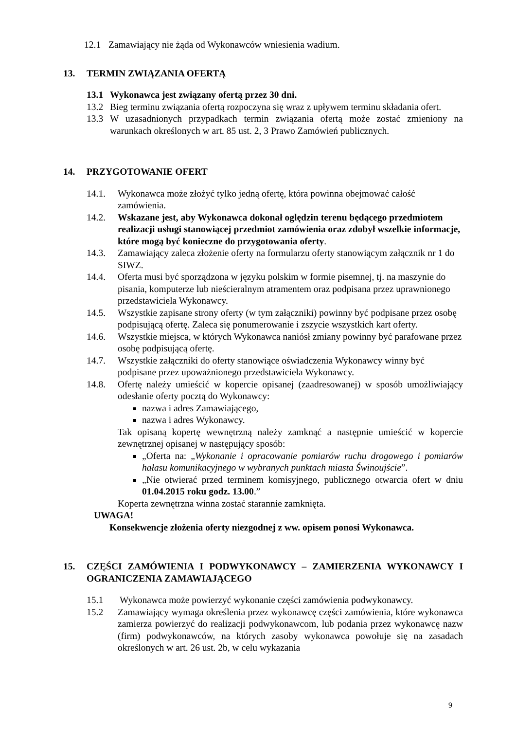12.1 Zamawiający nie żąda od Wykonawców wniesienia wadium.
13. TERMIN ZWIĄZANIA OFERTĄ
13.1 Wykonawca jest związany ofertą przez 30 dni.
13.2 Bieg terminu związania ofertą rozpoczyna się wraz z upływem terminu składania ofert.
13.3 W uzasadnionych przypadkach termin związania ofertą może zostać zmieniony na warunkach określonych w art. 85 ust. 2, 3 Prawo Zamówień publicznych.
14. PRZYGOTOWANIE OFERT
14.1. Wykonawca może złożyć tylko jedną ofertę, która powinna obejmować całość zamówienia.
14.2. Wskazane jest, aby Wykonawca dokonał oględzin terenu będącego przedmiotem realizacji usługi stanowiącej przedmiot zamówienia oraz zdobył wszelkie informacje, które mogą być konieczne do przygotowania oferty.
14.3. Zamawiający zaleca złożenie oferty na formularzu oferty stanowiącym załącznik nr 1 do SIWZ.
14.4. Oferta musi być sporządzona w języku polskim w formie pisemnej, tj. na maszynie do pisania, komputerze lub nieścieralnym atramentem oraz podpisana przez uprawnionego przedstawiciela Wykonawcy.
14.5. Wszystkie zapisane strony oferty (w tym załączniki) powinny być podpisane przez osobę podpisującą ofertę. Zaleca się ponumerowanie i zszycie wszystkich kart oferty.
14.6. Wszystkie miejsca, w których Wykonawca naniósł zmiany powinny być parafowane przez osobę podpisującą ofertę.
14.7. Wszystkie załączniki do oferty stanowiące oświadczenia Wykonawcy winny być podpisane przez upoważnionego przedstawiciela Wykonawcy.
14.8. Ofertę należy umieścić w kopercie opisanej (zaadresowanej) w sposób umożliwiający odesłanie oferty pocztą do Wykonawcy:
nazwa i adres Zamawiającego,
nazwa i adres Wykonawcy.
Tak opisaną kopertę wewnętrzną należy zamknąć a następnie umieścić w kopercie zewnętrznej opisanej w następujący sposób:
„Oferta na: „Wykonanie i opracowanie pomiarów ruchu drogowego i pomiarów hałasu komunikacyjnego w wybranych punktach miasta Świnoujście”.
„Nie otwierać przed terminem komisyjnego, publicznego otwarcia ofert w dniu 01.04.2015 roku godz. 13.00.”
Koperta zewnętrzna winna zostać starannie zamknięta.
UWAGA!
Konsekwencje złożenia oferty niezgodnej z ww. opisem ponosi Wykonawca.
15. CZĘŚCI ZAMÓWIENIA I PODWYKONAWCY – ZAMIERZENIA WYKONAWCY I OGRANICZENIA ZAMAWIAJĄCEGO
15.1 Wykonawca może powierzyć wykonanie części zamówienia podwykonawcy.
15.2 Zamawiający wymaga określenia przez wykonawcę części zamówienia, które wykonawca zamierza powierzyć do realizacji podwykonawcom, lub podania przez wykonawcę nazw (firm) podwykonawców, na których zasoby wykonawca powołuje się na zasadach określonych w art. 26 ust. 2b, w celu wykazania
9